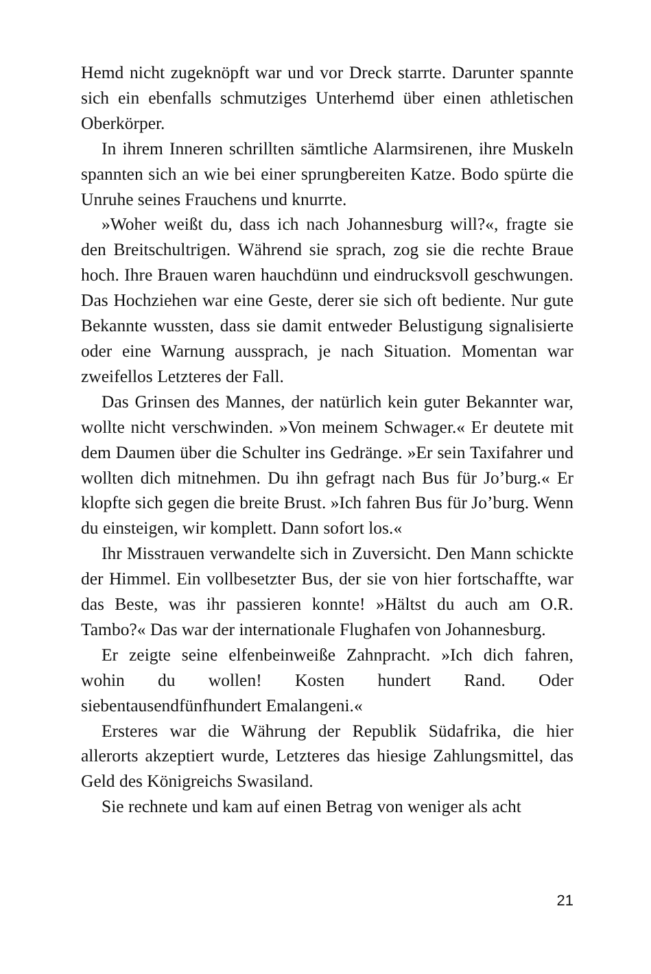Hemd nicht zugeknöpft war und vor Dreck starrte. Darunter spannte sich ein ebenfalls schmutziges Unterhemd über einen athletischen Oberkörper.
In ihrem Inneren schrillten sämtliche Alarmsirenen, ihre Muskeln spannten sich an wie bei einer sprungbereiten Katze. Bodo spürte die Unruhe seines Frauchens und knurrte.
»Woher weißt du, dass ich nach Johannesburg will?«, fragte sie den Breitschultrigen. Während sie sprach, zog sie die rechte Braue hoch. Ihre Brauen waren hauchdünn und eindrucksvoll geschwungen. Das Hochziehen war eine Geste, derer sie sich oft bediente. Nur gute Bekannte wussten, dass sie damit entweder Belustigung signalisierte oder eine Warnung aussprach, je nach Situation. Momentan war zweifellos Letzteres der Fall.
Das Grinsen des Mannes, der natürlich kein guter Bekannter war, wollte nicht verschwinden. »Von meinem Schwager.« Er deutete mit dem Daumen über die Schulter ins Gedränge. »Er sein Taxifahrer und wollten dich mitnehmen. Du ihn gefragt nach Bus für Jo’burg.« Er klopfte sich gegen die breite Brust. »Ich fahren Bus für Jo’burg. Wenn du einsteigen, wir komplett. Dann sofort los.«
Ihr Misstrauen verwandelte sich in Zuversicht. Den Mann schickte der Himmel. Ein vollbesetzter Bus, der sie von hier fortschaffte, war das Beste, was ihr passieren konnte! »Hältst du auch am O.R. Tambo?« Das war der internationale Flughafen von Johannesburg.
Er zeigte seine elfenbeinweiße Zahnpracht. »Ich dich fahren, wohin du wollen! Kosten hundert Rand. Oder siebentausendfünfhundert Emalangeni.«
Ersteres war die Währung der Republik Südafrika, die hier allerorts akzeptiert wurde, Letzteres das hiesige Zahlungsmittel, das Geld des Königreichs Swasiland.
Sie rechnete und kam auf einen Betrag von weniger als acht
21